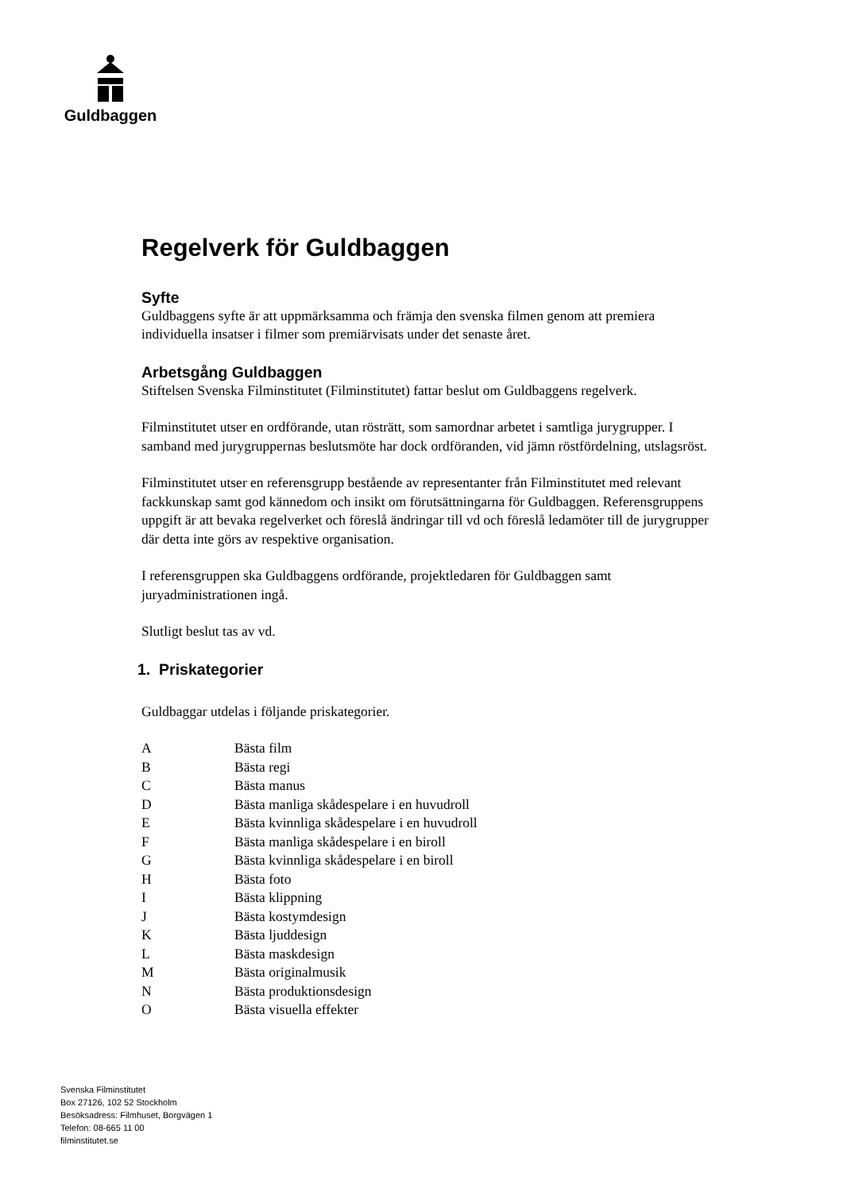Guldbaggen
Regelverk för Guldbaggen
Syfte
Guldbaggens syfte är att uppmärksamma och främja den svenska filmen genom att premiera individuella insatser i filmer som premiärvisats under det senaste året.
Arbetsgång Guldbaggen
Stiftelsen Svenska Filminstitutet (Filminstitutet) fattar beslut om Guldbaggens regelverk.
Filminstitutet utser en ordförande, utan rösträtt, som samordnar arbetet i samtliga jurygrupper. I samband med jurygruppernas beslutsmöte har dock ordföranden, vid jämn röstfördelning, utslagsröst.
Filminstitutet utser en referensgrupp bestående av representanter från Filminstitutet med relevant fackkunskap samt god kännedom och insikt om förutsättningarna för Guldbaggen. Referensgruppens uppgift är att bevaka regelverket och föreslå ändringar till vd och föreslå ledamöter till de jurygrupper där detta inte görs av respektive organisation.
I referensgruppen ska Guldbaggens ordförande, projektledaren för Guldbaggen samt juryadministrationen ingå.
Slutligt beslut tas av vd.
1. Priskategorier
Guldbaggar utdelas i följande priskategorier.
A Bästa film
B Bästa regi
C Bästa manus
D Bästa manliga skådespelare i en huvudroll
E Bästa kvinnliga skådespelare i en huvudroll
F Bästa manliga skådespelare i en biroll
G Bästa kvinnliga skådespelare i en biroll
H Bästa foto
I Bästa klippning
J Bästa kostymdesign
K Bästa ljuddesign
L Bästa maskdesign
M Bästa originalmusik
N Bästa produktionsdesign
O Bästa visuella effekter
Svenska Filminstitutet
Box 27126, 102 52 Stockholm
Besöksadress: Filmhuset, Borgvägen 1
Telefon: 08-665 11 00
filminstitutet.se